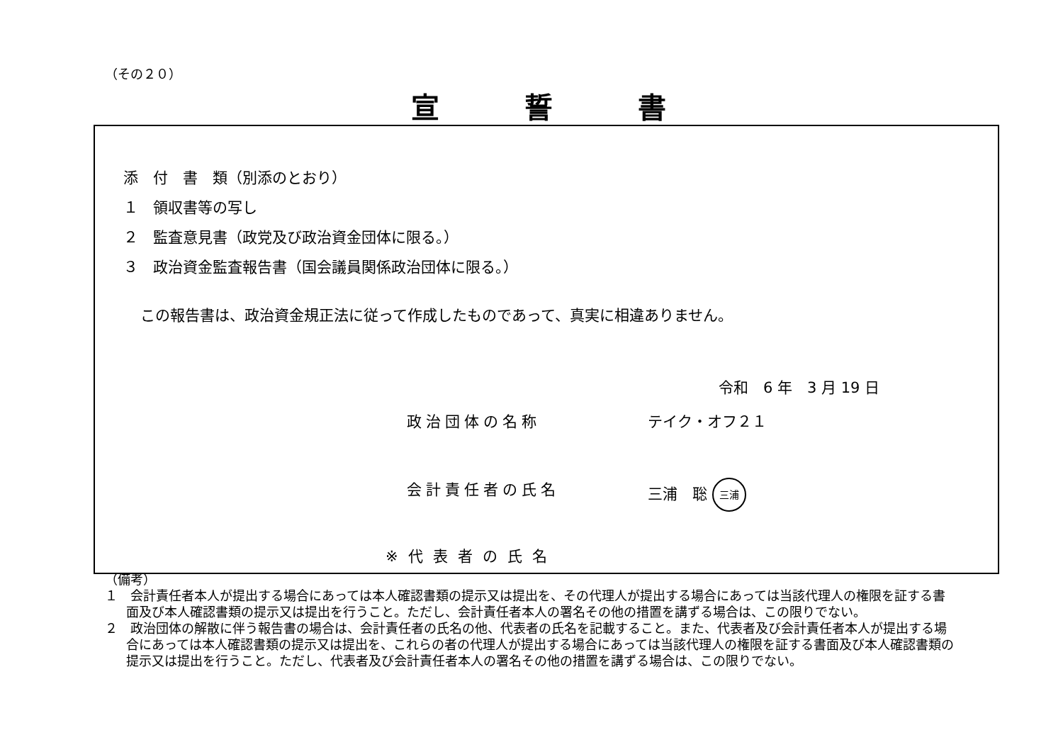（その２０）
宣誓書
添　付　書　類（別添のとおり）
１　領収書等の写し
２　監査意見書（政党及び政治資金団体に限る。）
３　政治資金監査報告書（国会議員関係政治団体に限る。）
この報告書は、政治資金規正法に従って作成したものであって、真実に相違ありません。
令和　6 年　3 月 19 日
政治団体の名称 テイク・オフ２１
会計責任者の氏名 三浦　聡 三浦
※代表者の氏名
（備考）
１　会計責任者本人が提出する場合にあっては本人確認書類の提示又は提出を、その代理人が提出する場合にあっては当該代理人の権限を証する書面及び本人確認書類の提示又は提出を行うこと。ただし、会計責任者本人の署名その他の措置を講ずる場合は、この限りでない。
２　政治団体の解散に伴う報告書の場合は、会計責任者の氏名の他、代表者の氏名を記載すること。また、代表者及び会計責任者本人が提出する場合にあっては本人確認書類の提示又は提出を、これらの者の代理人が提出する場合にあっては当該代理人の権限を証する書面及び本人確認書類の提示又は提出を行うこと。ただし、代表者及び会計責任者本人の署名その他の措置を講ずる場合は、この限りでない。